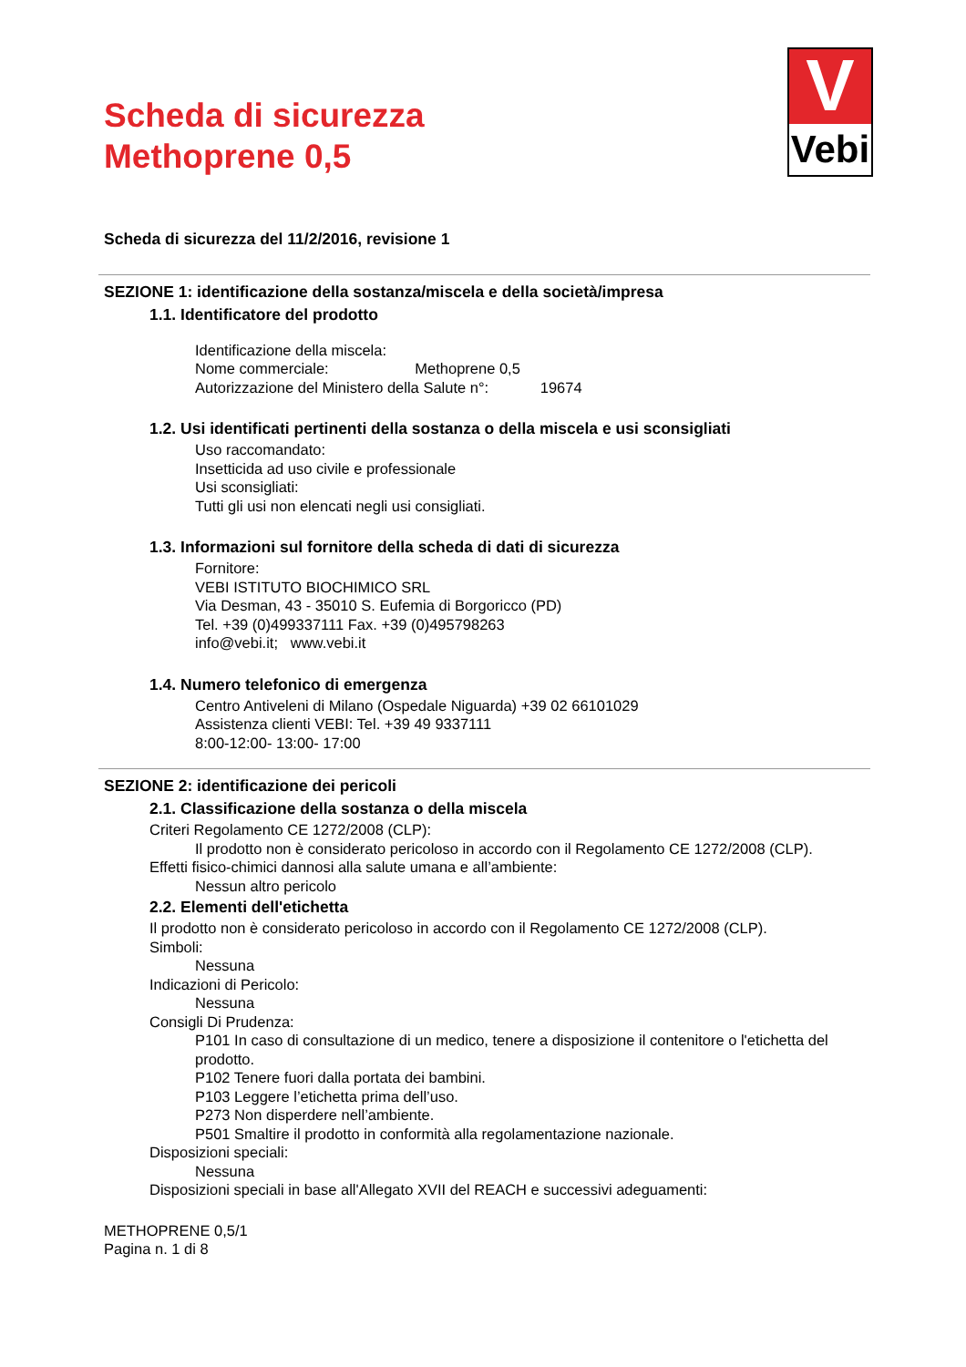Scheda di sicurezza
Methoprene 0,5
V
Vebi
Scheda di sicurezza del 11/2/2016, revisione 1
SEZIONE 1: identificazione della sostanza/miscela e della società/impresa
1.1. Identificatore del prodotto
Identificazione della miscela:
Nome commerciale: Methoprene 0,5
Autorizzazione del Ministero della Salute n°: 19674
1.2. Usi identificati pertinenti della sostanza o della miscela e usi sconsigliati
Uso raccomandato:
Insetticida ad uso civile e professionale
Usi sconsigliati:
Tutti gli usi non elencati negli usi consigliati.
1.3. Informazioni sul fornitore della scheda di dati di sicurezza
Fornitore:
VEBI ISTITUTO BIOCHIMICO SRL
Via Desman, 43 - 35010 S. Eufemia di Borgoricco (PD)
Tel. +39 (0)499337111 Fax. +39 (0)495798263
info@vebi.it; www.vebi.it
1.4. Numero telefonico di emergenza
Centro Antiveleni di Milano (Ospedale Niguarda) +39 02 66101029
Assistenza clienti VEBI: Tel. +39 49 9337111
8:00-12:00- 13:00- 17:00
SEZIONE 2: identificazione dei pericoli
2.1. Classificazione della sostanza o della miscela
Criteri Regolamento CE 1272/2008 (CLP):
Il prodotto non è considerato pericoloso in accordo con il Regolamento CE 1272/2008 (CLP).
Effetti fisico-chimici dannosi alla salute umana e all’ambiente:
Nessun altro pericolo
2.2. Elementi dell'etichetta
Il prodotto non è considerato pericoloso in accordo con il Regolamento CE 1272/2008 (CLP).
Simboli:
Nessuna
Indicazioni di Pericolo:
Nessuna
Consigli Di Prudenza:
P101 In caso di consultazione di un medico, tenere a disposizione il contenitore o l'etichetta del prodotto.
P102 Tenere fuori dalla portata dei bambini.
P103 Leggere l’etichetta prima dell’uso.
P273 Non disperdere nell’ambiente.
P501 Smaltire il prodotto in conformità alla regolamentazione nazionale.
Disposizioni speciali:
Nessuna
Disposizioni speciali in base all'Allegato XVII del REACH e successivi adeguamenti:
METHOPRENE 0,5/1
Pagina n. 1 di 8